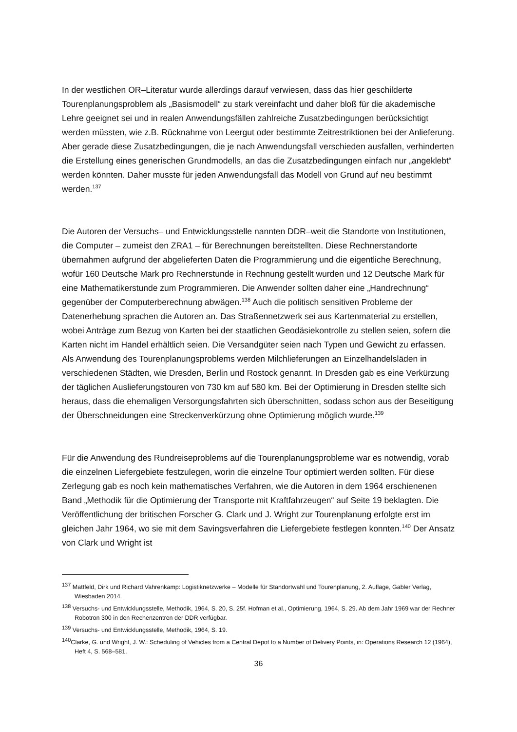In der westlichen OR–Literatur wurde allerdings darauf verwiesen, dass das hier geschilderte Tourenplanungsproblem als „Basismodell“ zu stark vereinfacht und daher bloß für die akademische Lehre geeignet sei und in realen Anwendungsfällen zahlreiche Zusatzbedingungen berücksichtigt werden müssten, wie z.B. Rücknahme von Leergut oder bestimmte Zeitrestriktionen bei der Anlieferung. Aber gerade diese Zusatzbedingungen, die je nach Anwendungsfall verschieden ausfallen, verhinderten die Erstellung eines generischen Grundmodells, an das die Zusatzbedingungen einfach nur „angeklebt“ werden könnten. Daher musste für jeden Anwendungsfall das Modell von Grund auf neu bestimmt werden.<sup>137</sup>
Die Autoren der Versuchs– und Entwicklungsstelle nannten DDR–weit die Standorte von Institutionen, die Computer – zumeist den ZRA1 – für Berechnungen bereitstellten. Diese Rechnerstandorte übernahmen aufgrund der abgelieferten Daten die Programmierung und die eigentliche Berechnung, wofür 160 Deutsche Mark pro Rechnerstunde in Rechnung gestellt wurden und 12 Deutsche Mark für eine Mathematikerstunde zum Programmieren. Die Anwender sollten daher eine „Handrechnung“ gegenüber der Computerberechnung abwägen.<sup>138</sup> Auch die politisch sensitiven Probleme der Datenerhebung sprachen die Autoren an. Das Straßennetzwerk sei aus Kartenmaterial zu erstellen, wobei Anträge zum Bezug von Karten bei der staatlichen Geodäsiekontrolle zu stellen seien, sofern die Karten nicht im Handel erhältlich seien. Die Versandgüter seien nach Typen und Gewicht zu erfassen. Als Anwendung des Tourenplanungsproblems werden Milchlieferungen an Einzelhandelsläden in verschiedenen Städten, wie Dresden, Berlin und Rostock genannt. In Dresden gab es eine Verkürzung der täglichen Auslieferungstouren von 730 km auf 580 km. Bei der Optimierung in Dresden stellte sich heraus, dass die ehemaligen Versorgungsfahrten sich überschnitten, sodass schon aus der Beseitigung der Überschneidungen eine Streckenverkürzung ohne Optimierung möglich wurde.<sup>139</sup>
Für die Anwendung des Rundreiseproblems auf die Tourenplanungsprobleme war es notwendig, vorab die einzelnen Liefergebiete festzulegen, worin die einzelne Tour optimiert werden sollten. Für diese Zerlegung gab es noch kein mathematisches Verfahren, wie die Autoren in dem 1964 erschienenen Band „Methodik für die Optimierung der Transporte mit Kraftfahrzeugen“ auf Seite 19 beklagten. Die Veröffentlichung der britischen Forscher G. Clark und J. Wright zur Tourenplanung erfolgte erst im gleichen Jahr 1964, wo sie mit dem Savingsverfahren die Liefergebiete festlegen konnten.<sup>140</sup> Der Ansatz von Clark und Wright ist
<sup>137</sup> Mattfeld, Dirk und Richard Vahrenkamp: Logistiknetzwerke – Modelle für Standortwahl und Tourenplanung, 2. Auflage, Gabler Verlag, Wiesbaden 2014.
<sup>138</sup> Versuchs- und Entwicklungsstelle, Methodik, 1964, S. 20, S. 25f. Hofman et al., Optimierung, 1964, S. 29. Ab dem Jahr 1969 war der Rechner Robotron 300 in den Rechenzentren der DDR verfügbar.
<sup>139</sup> Versuchs- und Entwicklungsstelle, Methodik, 1964, S. 19.
<sup>140</sup> Clarke, G. und Wright, J. W.: Scheduling of Vehicles from a Central Depot to a Number of Delivery Points, in: Operations Research 12 (1964), Heft 4, S. 568–581.
36